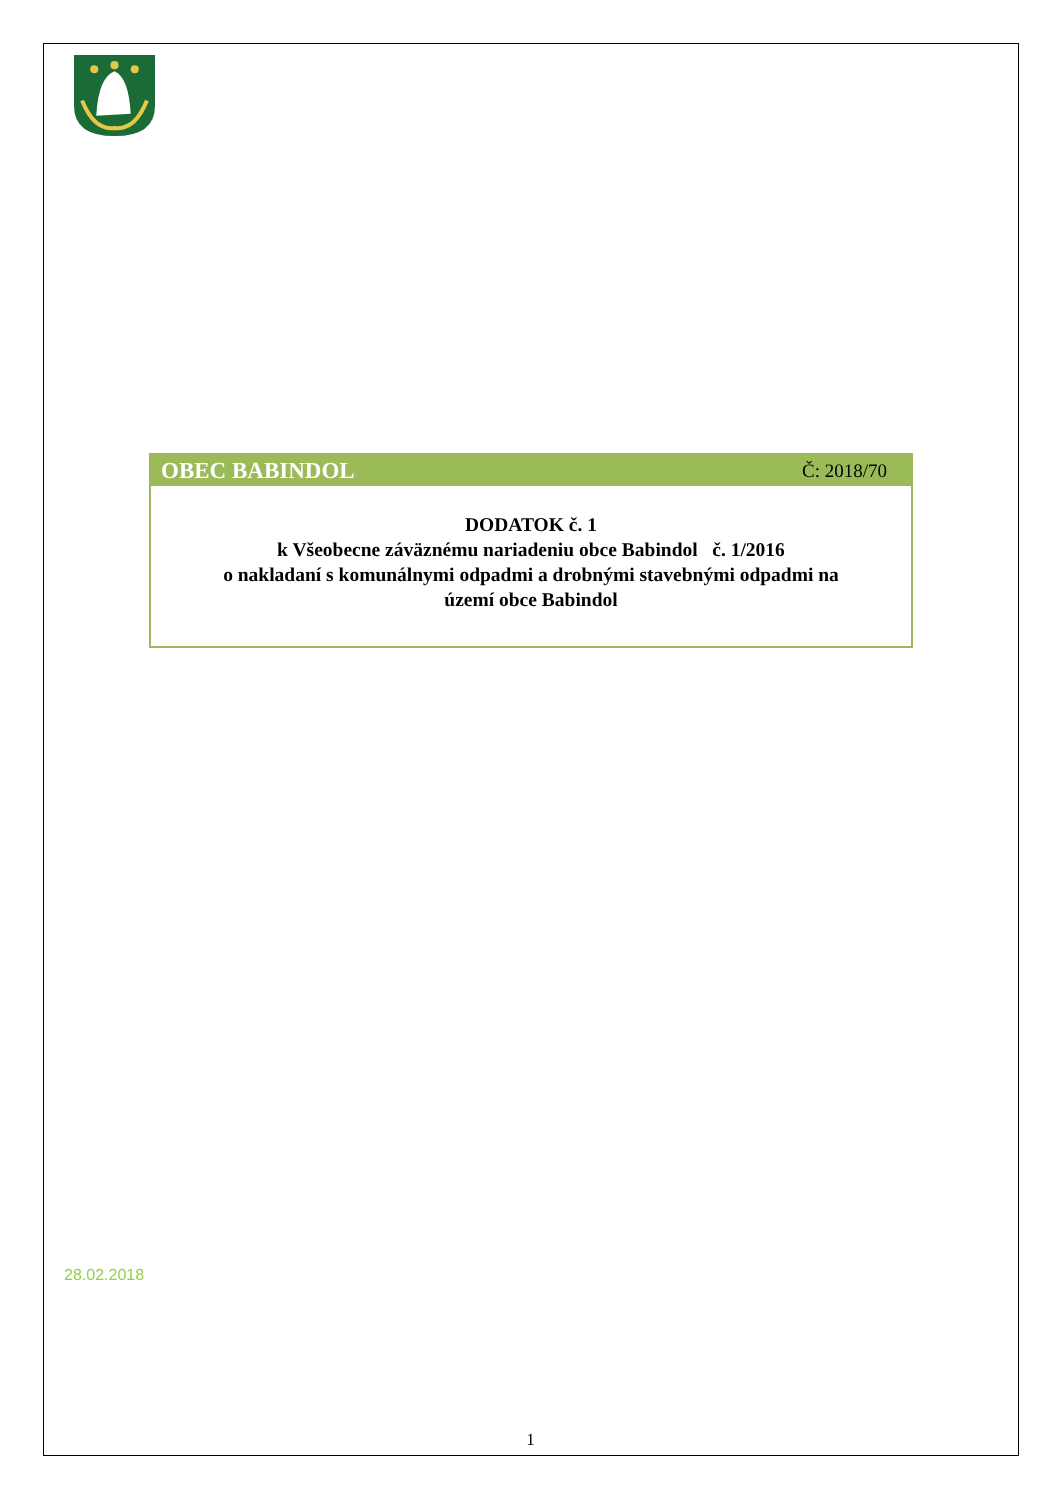OBEC BABINDOL Č: 2018/70
DODATOK č. 1
k Všeobecne záväznému nariadeniu obce Babindol č. 1/2016
o nakladaní s komunálnymi odpadmi a drobnými stavebnými odpadmi na
území obce Babindol
28.02.2018
1